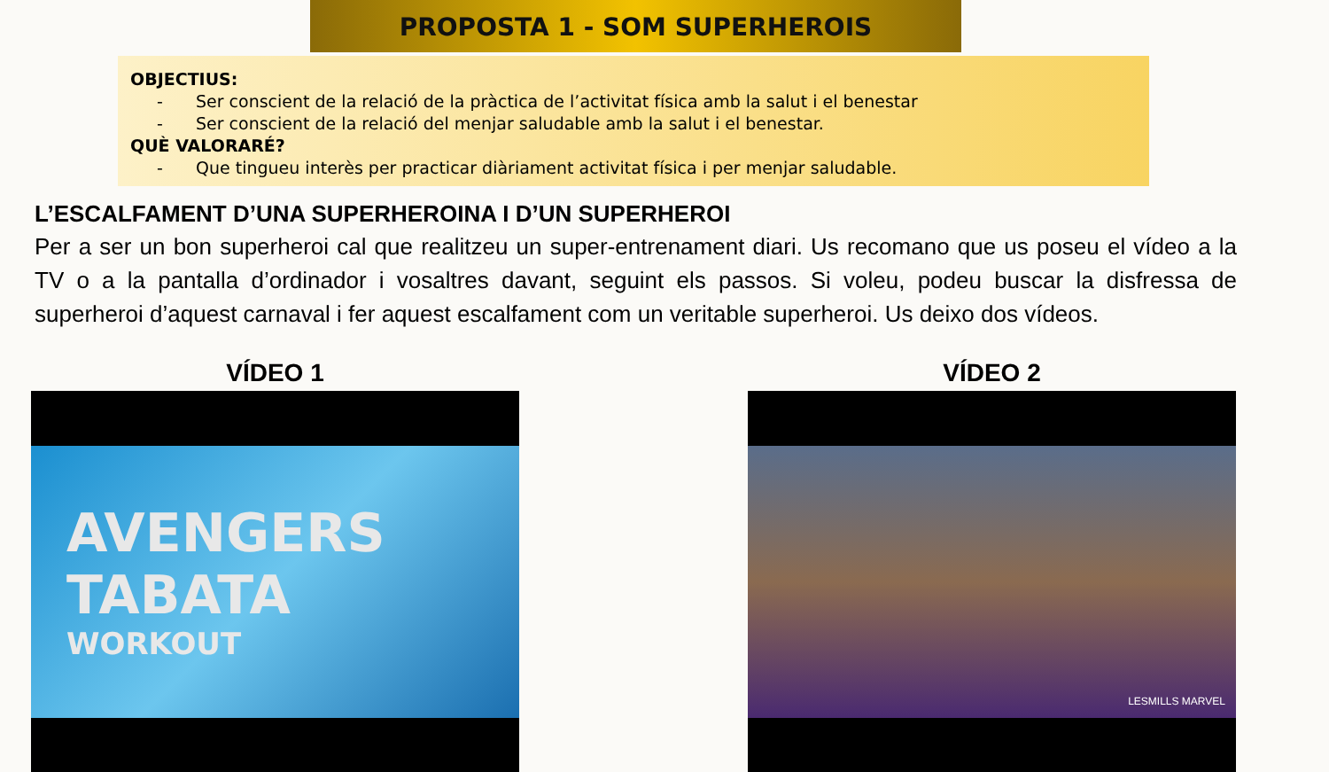PROPOSTA 1 - SOM SUPERHEROIS
OBJECTIUS:
- Ser conscient de la relació de la pràctica de l’activitat física amb la salut i el benestar
- Ser conscient de la relació del menjar saludable amb la salut i el benestar.
QUÈ VALORARÉ?
- Que tingueu interès per practicar diàriament activitat física i per menjar saludable.
L’ESCALFAMENT D’UNA SUPERHEROINA I D’UN SUPERHEROI
Per a ser un bon superheroi cal que realitzeu un super-entrenament diari. Us recomano que us poseu el vídeo a la TV o a la pantalla d’ordinador i vosaltres davant, seguint els passos. Si voleu, podeu buscar la disfressa de superheroi d’aquest carnaval i fer aquest escalfament com un veritable superheroi. Us deixo dos vídeos.
VÍDEO 1
AVENGERS
TABATA
WORKOUT
VÍDEO 2
LESMILLS MARVEL